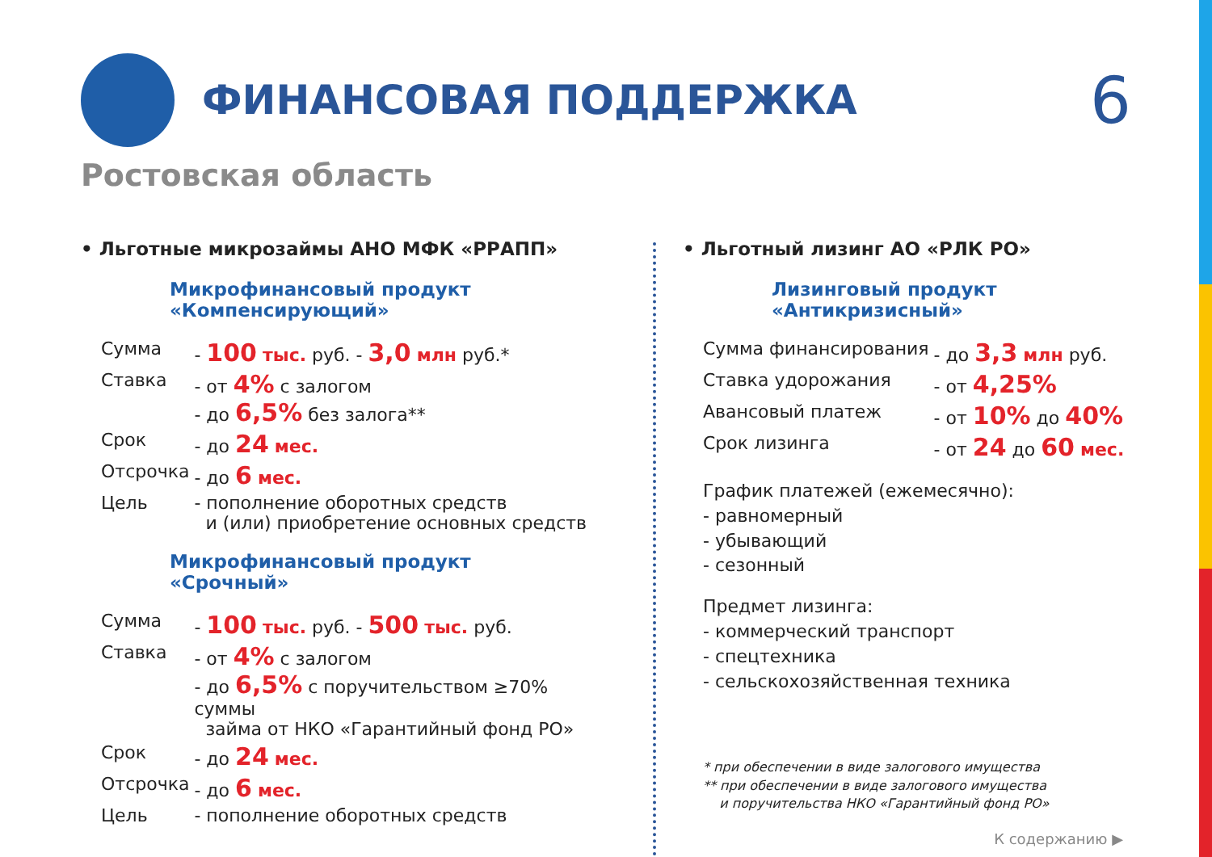ФИНАНСОВАЯ ПОДДЕРЖКА
6
Ростовская область
• Льготные микрозаймы АНО МФК «РРАПП»
Микрофинансовый продукт
«Компенсирующий»
| Сумма | - 100 тыс. руб. - 3,0 млн руб.* |
| Ставка | - от 4% с залогом - до 6,5% без залога** |
| Срок | - до 24 мес. |
| Отсрочка | - до 6 мес. |
| Цель | - пополнение оборотных средств и (или) приобретение основных средств |
Микрофинансовый продукт
«Срочный»
| Сумма | - 100 тыс. руб. - 500 тыс. руб. |
| Ставка | - от 4% с залогом - до 6,5% с поручительством ≥70% суммы займа от НКО «Гарантийный фонд РО» |
| Срок | - до 24 мес. |
| Отсрочка | - до 6 мес. |
| Цель | - пополнение оборотных средств |
• Льготный лизинг АО «РЛК РО»
Лизинговый продукт
«Антикризисный»
| Сумма финансирования | - до 3,3 млн руб. |
| Ставка удорожания | - от 4,25% |
| Авансовый платеж | - от 10% до 40% |
| Срок лизинга | - от 24 до 60 мес. |
График платежей (ежемесячно):
- равномерный
- убывающий
- сезонный
Предмет лизинга:
- коммерческий транспорт
- спецтехника
- сельскохозяйственная техника
* при обеспечении в виде залогового имущества
** при обеспечении в виде залогового имущества
и поручительства НКО «Гарантийный фонд РО»
К содержанию ▶